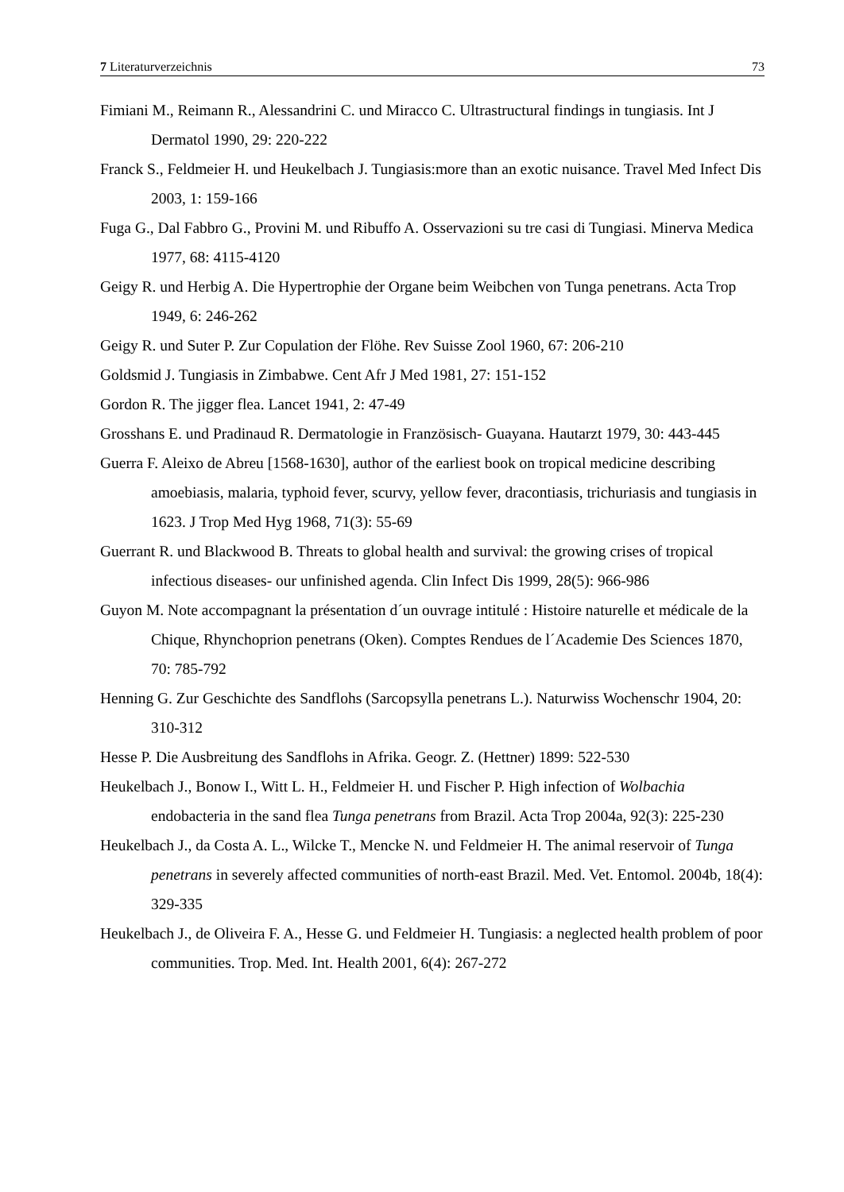7 Literaturverzeichnis 73
Fimiani M., Reimann R., Alessandrini C. und Miracco C. Ultrastructural findings in tungiasis. Int J Dermatol 1990, 29: 220-222
Franck S., Feldmeier H. und Heukelbach J. Tungiasis:more than an exotic nuisance. Travel Med Infect Dis 2003, 1: 159-166
Fuga G., Dal Fabbro G., Provini M. und Ribuffo A. Osservazioni su tre casi di Tungiasi. Minerva Medica 1977, 68: 4115-4120
Geigy R. und Herbig A. Die Hypertrophie der Organe beim Weibchen von Tunga penetrans. Acta Trop 1949, 6: 246-262
Geigy R. und Suter P. Zur Copulation der Flöhe. Rev Suisse Zool 1960, 67: 206-210
Goldsmid J. Tungiasis in Zimbabwe. Cent Afr J Med 1981, 27: 151-152
Gordon R. The jigger flea. Lancet 1941, 2: 47-49
Grosshans E. und Pradinaud R. Dermatologie in Französisch- Guayana. Hautarzt 1979, 30: 443-445
Guerra F. Aleixo de Abreu [1568-1630], author of the earliest book on tropical medicine describing amoebiasis, malaria, typhoid fever, scurvy, yellow fever, dracontiasis, trichuriasis and tungiasis in 1623. J Trop Med Hyg 1968, 71(3): 55-69
Guerrant R. und Blackwood B. Threats to global health and survival: the growing crises of tropical infectious diseases- our unfinished agenda. Clin Infect Dis 1999, 28(5): 966-986
Guyon M. Note accompagnant la présentation d´un ouvrage intitulé : Histoire naturelle et médicale de la Chique, Rhynchoprion penetrans (Oken). Comptes Rendues de l´Academie Des Sciences 1870, 70: 785-792
Henning G. Zur Geschichte des Sandflohs (Sarcopsylla penetrans L.). Naturwiss Wochenschr 1904, 20: 310-312
Hesse P. Die Ausbreitung des Sandflohs in Afrika. Geogr. Z. (Hettner) 1899: 522-530
Heukelbach J., Bonow I., Witt L. H., Feldmeier H. und Fischer P. High infection of Wolbachia endobacteria in the sand flea Tunga penetrans from Brazil. Acta Trop 2004a, 92(3): 225-230
Heukelbach J., da Costa A. L., Wilcke T., Mencke N. und Feldmeier H. The animal reservoir of Tunga penetrans in severely affected communities of north-east Brazil. Med. Vet. Entomol. 2004b, 18(4): 329-335
Heukelbach J., de Oliveira F. A., Hesse G. und Feldmeier H. Tungiasis: a neglected health problem of poor communities. Trop. Med. Int. Health 2001, 6(4): 267-272